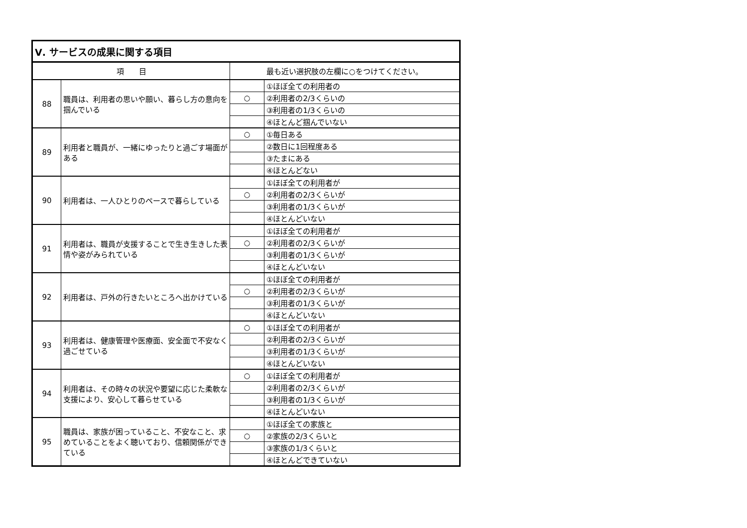| Ⅴ. サービスの成果に関する項目 | | | |
| --- | --- | --- | --- |
| 項 目 | | 最も近い選択肢の左欄に○をつけてください。 | |
| 88 | 職員は、利用者の思いや願い、暮らし方の意向を掴んでいる | | ①ほぼ全ての利用者の |
| | | ○ | ②利用者の2/3くらいの |
| | | | ③利用者の1/3くらいの |
| | | | ④ほとんど掴んでいない |
| 89 | 利用者と職員が、一緒にゆったりと過ごす場面がある | ○ | ①毎日ある |
| | | | ②数日に1回程度ある |
| | | | ③たまにある |
| | | | ④ほとんどない |
| 90 | 利用者は、一人ひとりのペースで暮らしている | | ①ほぼ全ての利用者が |
| | | ○ | ②利用者の2/3くらいが |
| | | | ③利用者の1/3くらいが |
| | | | ④ほとんどいない |
| 91 | 利用者は、職員が支援することで生き生きした表情や姿がみられている | | ①ほぼ全ての利用者が |
| | | ○ | ②利用者の2/3くらいが |
| | | | ③利用者の1/3くらいが |
| | | | ④ほとんどいない |
| 92 | 利用者は、戸外の行きたいところへ出かけている | | ①ほぼ全ての利用者が |
| | | ○ | ②利用者の2/3くらいが |
| | | | ③利用者の1/3くらいが |
| | | | ④ほとんどいない |
| 93 | 利用者は、健康管理や医療面、安全面で不安なく過ごせている | ○ | ①ほぼ全ての利用者が |
| | | | ②利用者の2/3くらいが |
| | | | ③利用者の1/3くらいが |
| | | | ④ほとんどいない |
| 94 | 利用者は、その時々の状況や要望に応じた柔軟な支援により、安心して暮らせている | ○ | ①ほぼ全ての利用者が |
| | | | ②利用者の2/3くらいが |
| | | | ③利用者の1/3くらいが |
| | | | ④ほとんどいない |
| 95 | 職員は、家族が困っていること、不安なこと、求めていることをよく聴いており、信頼関係ができている | | ①ほぼ全ての家族と |
| | | ○ | ②家族の2/3くらいと |
| | | | ③家族の1/3くらいと |
| | | | ④ほとんどできていない |